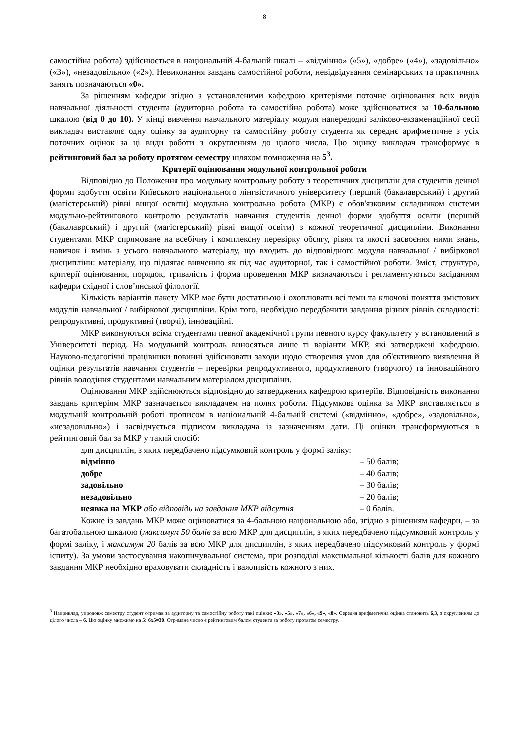8
самостійна робота) здійснюється в національній 4-бальній шкалі – «відмінно» («5»), «добре» («4»), «задовільно» («3»), «незадовільно» («2»). Невиконання завдань самостійної роботи, невідвідування семінарських та практичних занять позначаються «0».
За рішенням кафедри згідно з установленими кафедрою критеріями поточне оцінювання всіх видів навчальної діяльності студента (аудиторна робота та самостійна робота) може здійснюватися за 10-бальною шкалою (від 0 до 10). У кінці вивчення навчального матеріалу модуля напередодні заліково-екзаменаційної сесії викладач виставляє одну оцінку за аудиторну та самостійну роботу студента як середнє арифметичне з усіх поточних оцінок за ці види роботи з округленням до цілого числа. Цю оцінку викладач трансформує в рейтинговий бал за роботу протягом семестру шляхом помноження на 5<sup>3</sup>.
Критерії оцінювання модульної контрольної роботи
Відповідно до Положення про модульну контрольну роботу з теоретичних дисциплін для студентів денної форми здобуття освіти Київського національного лінгвістичного університету (перший (бакалаврський) і другий (магістерський) рівні вищої освіти) модульна контрольна робота (МКР) є обов'язковим складником системи модульно-рейтингового контролю результатів навчання студентів денної форми здобуття освіти (перший (бакалаврський) і другий (магістерський) рівні вищої освіти) з кожної теоретичної дисципліни. Виконання студентами МКР спрямоване на всебічну і комплексну перевірку обсягу, рівня та якості засвоєння ними знань, навичок і вмінь з усього навчального матеріалу, що входить до відповідного модуля навчальної / вибіркової дисципліни: матеріалу, що підлягає вивченню як під час аудиторної, так і самостійної роботи. Зміст, структура, критерії оцінювання, порядок, тривалість і форма проведення МКР визначаються і регламентуються засіданням кафедри східної і слов’янської філології.
Кількість варіантів пакету МКР має бути достатньою і охоплювати всі теми та ключові поняття змістових модулів навчальної / вибіркової дисципліни. Крім того, необхідно передбачити завдання різних рівнів складності: репродуктивні, продуктивні (творчі), інноваційні.
МКР виконуються всіма студентами певної академічної групи певного курсу факультету у встановлений в Університеті період. На модульний контроль виносяться лише ті варіанти МКР, які затверджені кафедрою. Науково-педагогічні працівники повинні здійснювати заходи щодо створення умов для об'єктивного виявлення й оцінки результатів навчання студентів – перевірки репродуктивного, продуктивного (творчого) та інноваційного рівнів володіння студентами навчальним матеріалом дисципліни.
Оцінювання МКР здійснюються відповідно до затверджених кафедрою критеріїв. Відповідність виконання завдань критеріям МКР зазначається викладачем на полях роботи. Підсумкова оцінка за МКР виставляється в модульній контрольній роботі прописом в національній 4-бальній системі («відмінно», «добре», «задовільно», «незадовільно») і засвідчується підписом викладача із зазначенням дати. Ці оцінки трансформуються в рейтинговий бал за МКР у такий спосіб:
для дисциплін, з яких передбачено підсумковий контроль у формі заліку:
відмінно – 50 балів;
добре – 40 балів;
задовільно – 30 балів;
незадовільно – 20 балів;
неявка на МКР або відповідь на завдання МКР відсутня – 0 балів.
Кожне із завдань МКР може оцінюватися за 4-бальною національною або, згідно з рішенням кафедри, – за багатобальною шкалою (максимум 50 балів за всю МКР для дисциплін, з яких передбачено підсумковий контроль у формі заліку, і максимум 20 балів за всю МКР для дисциплін, з яких передбачено підсумковий контроль у формі іспиту). За умови застосування накопичувальної система, при розподілі максимальної кількості балів для кожного завдання МКР необхідно враховувати складність і важливість кожного з них.
<sup>3</sup> Наприклад, упродовж семестру студент отримав за аудиторну та самостійну роботу такі оцінки: «3», «5», «7», «6», «9», «8». Середня арифметична оцінка становить 6,3, з округленням до цілого числа – 6. Цю оцінку множимо на 5: 6х5=30. Отримане число є рейтинговим балом студента за роботу протягом семестру.